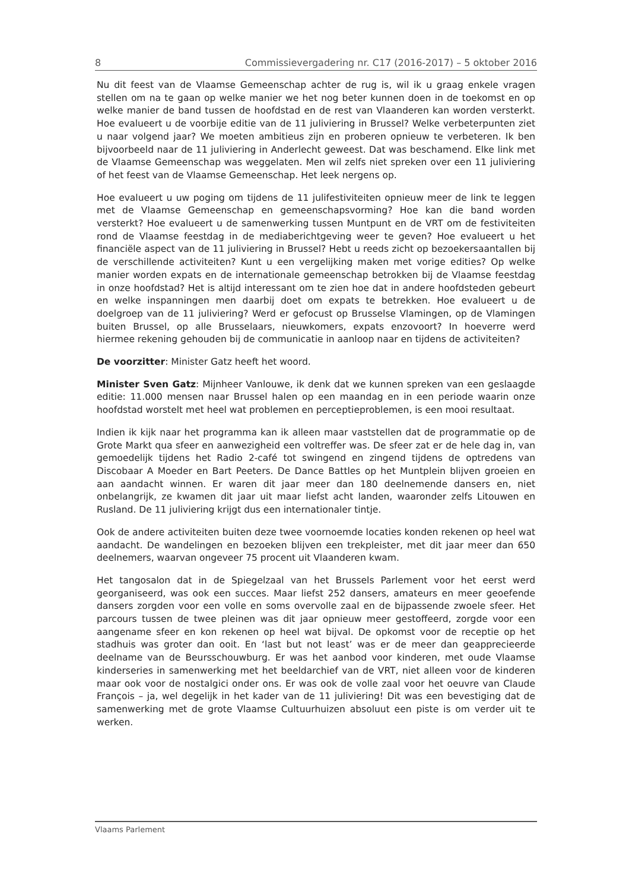8 Commissievergadering nr. C17 (2016-2017) – 5 oktober 2016
Nu dit feest van de Vlaamse Gemeenschap achter de rug is, wil ik u graag enkele vragen stellen om na te gaan op welke manier we het nog beter kunnen doen in de toekomst en op welke manier de band tussen de hoofdstad en de rest van Vlaanderen kan worden versterkt. Hoe evalueert u de voorbije editie van de 11 juliviering in Brussel? Welke verbeterpunten ziet u naar volgend jaar? We moeten ambitieus zijn en proberen opnieuw te verbeteren. Ik ben bijvoorbeeld naar de 11 juliviering in Anderlecht geweest. Dat was beschamend. Elke link met de Vlaamse Gemeenschap was weggelaten. Men wil zelfs niet spreken over een 11 juliviering of het feest van de Vlaamse Gemeenschap. Het leek nergens op.
Hoe evalueert u uw poging om tijdens de 11 julifestiviteiten opnieuw meer de link te leggen met de Vlaamse Gemeenschap en gemeenschapsvorming? Hoe kan die band worden versterkt? Hoe evalueert u de samenwerking tussen Muntpunt en de VRT om de festiviteiten rond de Vlaamse feestdag in de mediaberichtgeving weer te geven? Hoe evalueert u het financiële aspect van de 11 juliviering in Brussel? Hebt u reeds zicht op bezoekersaantallen bij de verschillende activiteiten? Kunt u een vergelijking maken met vorige edities? Op welke manier worden expats en de internationale gemeenschap betrokken bij de Vlaamse feestdag in onze hoofdstad? Het is altijd interessant om te zien hoe dat in andere hoofdsteden gebeurt en welke inspanningen men daarbij doet om expats te betrekken. Hoe evalueert u de doelgroep van de 11 juliviering? Werd er gefocust op Brusselse Vlamingen, op de Vlamingen buiten Brussel, op alle Brusselaars, nieuwkomers, expats enzovoort? In hoeverre werd hiermee rekening gehouden bij de communicatie in aanloop naar en tijdens de activiteiten?
De voorzitter: Minister Gatz heeft het woord.
Minister Sven Gatz: Mijnheer Vanlouwe, ik denk dat we kunnen spreken van een geslaagde editie: 11.000 mensen naar Brussel halen op een maandag en in een periode waarin onze hoofdstad worstelt met heel wat problemen en perceptieproblemen, is een mooi resultaat.
Indien ik kijk naar het programma kan ik alleen maar vaststellen dat de programmatie op de Grote Markt qua sfeer en aanwezigheid een voltreffer was. De sfeer zat er de hele dag in, van gemoedelijk tijdens het Radio 2-café tot swingend en zingend tijdens de optredens van Discobaar A Moeder en Bart Peeters. De Dance Battles op het Muntplein blijven groeien en aan aandacht winnen. Er waren dit jaar meer dan 180 deelnemende dansers en, niet onbelangrijk, ze kwamen dit jaar uit maar liefst acht landen, waaronder zelfs Litouwen en Rusland. De 11 juliviering krijgt dus een internationaler tintje.
Ook de andere activiteiten buiten deze twee voornoemde locaties konden rekenen op heel wat aandacht. De wandelingen en bezoeken blijven een trekpleister, met dit jaar meer dan 650 deelnemers, waarvan ongeveer 75 procent uit Vlaanderen kwam.
Het tangosalon dat in de Spiegelzaal van het Brussels Parlement voor het eerst werd georganiseerd, was ook een succes. Maar liefst 252 dansers, amateurs en meer geoefende dansers zorgden voor een volle en soms overvolle zaal en de bijpassende zwoele sfeer. Het parcours tussen de twee pleinen was dit jaar opnieuw meer gestoffeerd, zorgde voor een aangename sfeer en kon rekenen op heel wat bijval. De opkomst voor de receptie op het stadhuis was groter dan ooit. En ‘last but not least’ was er de meer dan geapprecieerde deelname van de Beursschouwburg. Er was het aanbod voor kinderen, met oude Vlaamse kinderseries in samenwerking met het beeldarchief van de VRT, niet alleen voor de kinderen maar ook voor de nostalgici onder ons. Er was ook de volle zaal voor het oeuvre van Claude François – ja, wel degelijk in het kader van de 11 juliviering! Dit was een bevestiging dat de samenwerking met de grote Vlaamse Cultuurhuizen absoluut een piste is om verder uit te werken.
Vlaams Parlement